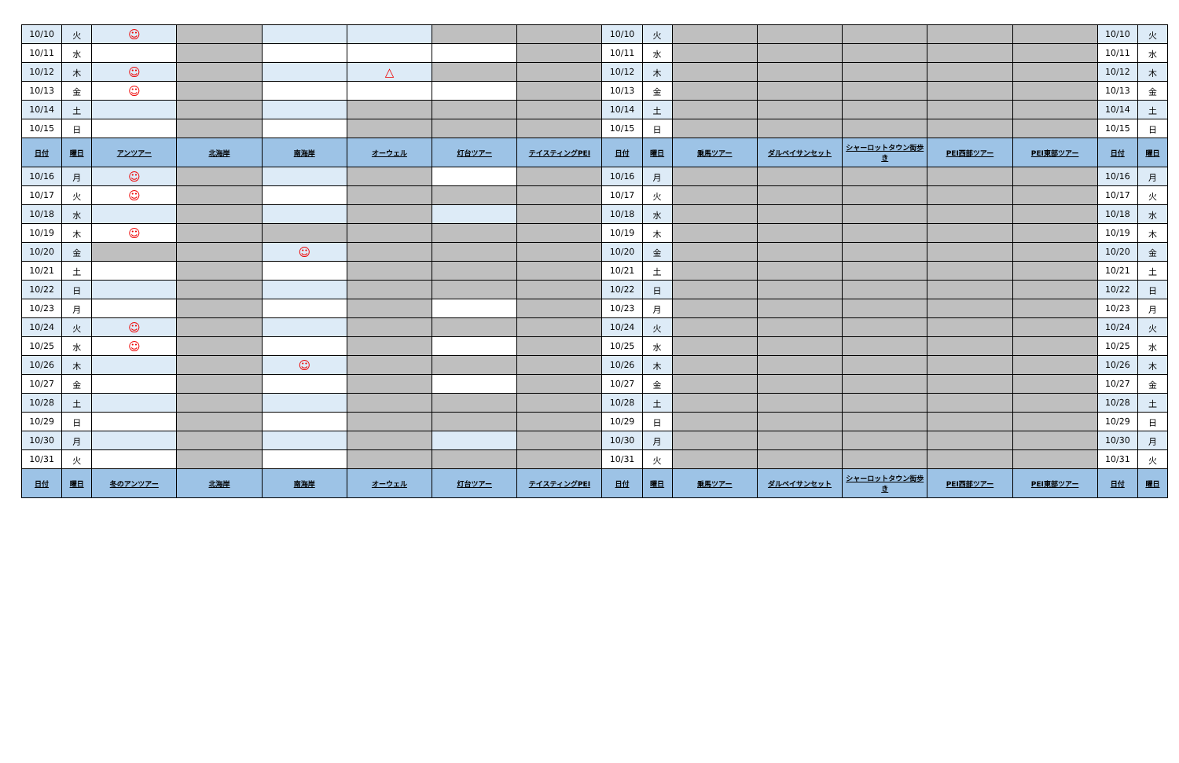| 10/10 | 火 | ☺ | | | | | | 10/10 | 火 | | | | | | 10/10 | 火 |
| 10/11 | 水 | | | | | | | 10/11 | 水 | | | | | | 10/11 | 水 |
| 10/12 | 木 | ☺ | | | △ | | | 10/12 | 木 | | | | | | 10/12 | 木 |
| 10/13 | 金 | ☺ | | | | | | 10/13 | 金 | | | | | | 10/13 | 金 |
| 10/14 | 土 | | | | | | | 10/14 | 土 | | | | | | 10/14 | 土 |
| 10/15 | 日 | | | | | | | 10/15 | 日 | | | | | | 10/15 | 日 |
| 日付 | 曜日 | アンツアー | 北海岸 | 南海岸 | オーウェル | 灯台ツアー | テイスティングPEI | 日付 | 曜日 | 乗馬ツアー | ダルベイサンセット | シャーロットタウン街歩き | PEI西部ツアー | PEI東部ツアー | 日付 | 曜日 |
| 10/16 | 月 | ☺ | | | | | | 10/16 | 月 | | | | | | 10/16 | 月 |
| 10/17 | 火 | ☺ | | | | | | 10/17 | 火 | | | | | | 10/17 | 火 |
| 10/18 | 水 | | | | | | | 10/18 | 水 | | | | | | 10/18 | 水 |
| 10/19 | 木 | ☺ | | | | | | 10/19 | 木 | | | | | | 10/19 | 木 |
| 10/20 | 金 | | | ☺ | | | | 10/20 | 金 | | | | | | 10/20 | 金 |
| 10/21 | 土 | | | | | | | 10/21 | 土 | | | | | | 10/21 | 土 |
| 10/22 | 日 | | | | | | | 10/22 | 日 | | | | | | 10/22 | 日 |
| 10/23 | 月 | | | | | | | 10/23 | 月 | | | | | | 10/23 | 月 |
| 10/24 | 火 | ☺ | | | | | | 10/24 | 火 | | | | | | 10/24 | 火 |
| 10/25 | 水 | ☺ | | | | | | 10/25 | 水 | | | | | | 10/25 | 水 |
| 10/26 | 木 | | | ☺ | | | | 10/26 | 木 | | | | | | 10/26 | 木 |
| 10/27 | 金 | | | | | | | 10/27 | 金 | | | | | | 10/27 | 金 |
| 10/28 | 土 | | | | | | | 10/28 | 土 | | | | | | 10/28 | 土 |
| 10/29 | 日 | | | | | | | 10/29 | 日 | | | | | | 10/29 | 日 |
| 10/30 | 月 | | | | | | | 10/30 | 月 | | | | | | 10/30 | 月 |
| 10/31 | 火 | | | | | | | 10/31 | 火 | | | | | | 10/31 | 火 |
| 日付 | 曜日 | 冬のアンツアー | 北海岸 | 南海岸 | オーウェル | 灯台ツアー | テイスティングPEI | 日付 | 曜日 | 乗馬ツアー | ダルベイサンセット | シャーロットタウン街歩き | PEI西部ツアー | PEI東部ツアー | 日付 | 曜日 |